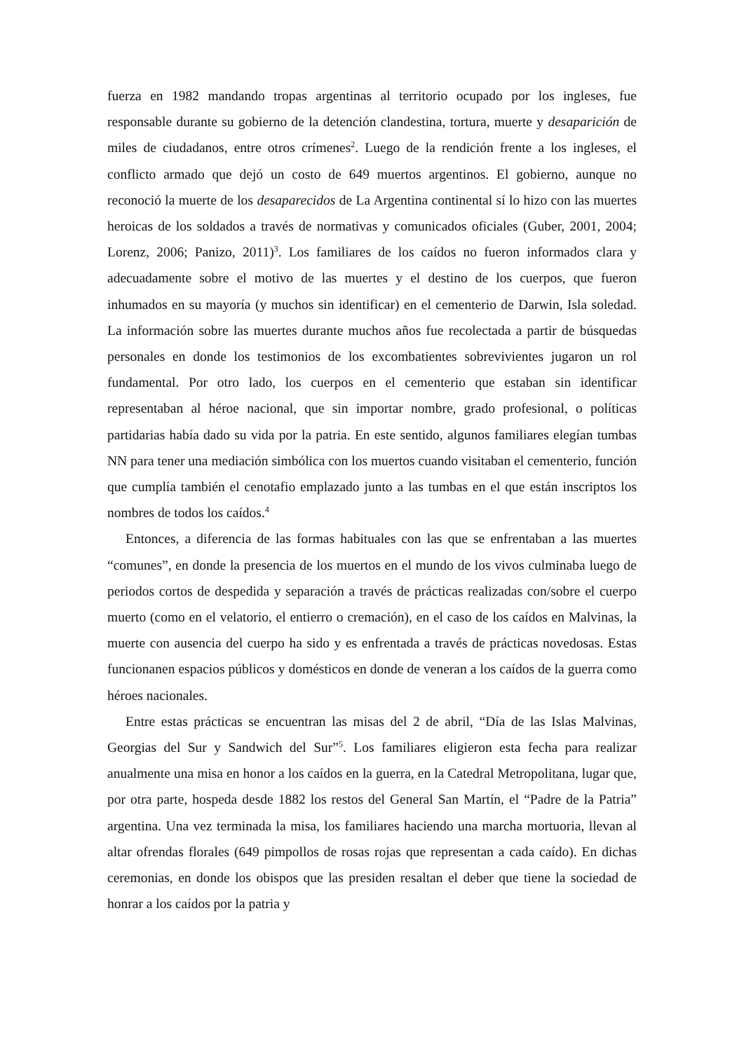fuerza en 1982 mandando tropas argentinas al territorio ocupado por los ingleses, fue responsable durante su gobierno de la detención clandestina, tortura, muerte y desaparición de miles de ciudadanos, entre otros crímenes<sup>2</sup>. Luego de la rendición frente a los ingleses, el conflicto armado que dejó un costo de 649 muertos argentinos. El gobierno, aunque no reconoció la muerte de los desaparecidos de La Argentina continental sí lo hizo con las muertes heroicas de los soldados a través de normativas y comunicados oficiales (Guber, 2001, 2004; Lorenz, 2006; Panizo, 2011)<sup>3</sup>. Los familiares de los caídos no fueron informados clara y adecuadamente sobre el motivo de las muertes y el destino de los cuerpos, que fueron inhumados en su mayoría (y muchos sin identificar) en el cementerio de Darwin, Isla soledad. La información sobre las muertes durante muchos años fue recolectada a partir de búsquedas personales en donde los testimonios de los excombatientes sobrevivientes jugaron un rol fundamental. Por otro lado, los cuerpos en el cementerio que estaban sin identificar representaban al héroe nacional, que sin importar nombre, grado profesional, o políticas partidarias había dado su vida por la patria. En este sentido, algunos familiares elegían tumbas NN para tener una mediación simbólica con los muertos cuando visitaban el cementerio, función que cumplía también el cenotafio emplazado junto a las tumbas en el que están inscriptos los nombres de todos los caídos.<sup>4</sup>
Entonces, a diferencia de las formas habituales con las que se enfrentaban a las muertes “comunes”, en donde la presencia de los muertos en el mundo de los vivos culminaba luego de periodos cortos de despedida y separación a través de prácticas realizadas con/sobre el cuerpo muerto (como en el velatorio, el entierro o cremación), en el caso de los caídos en Malvinas, la muerte con ausencia del cuerpo ha sido y es enfrentada a través de prácticas novedosas. Estas funcionanen espacios públicos y domésticos en donde de veneran a los caídos de la guerra como héroes nacionales.
Entre estas prácticas se encuentran las misas del 2 de abril, “Día de las Islas Malvinas, Georgias del Sur y Sandwich del Sur”<sup>5</sup>. Los familiares eligieron esta fecha para realizar anualmente una misa en honor a los caídos en la guerra, en la Catedral Metropolitana, lugar que, por otra parte, hospeda desde 1882 los restos del General San Martín, el “Padre de la Patria” argentina. Una vez terminada la misa, los familiares haciendo una marcha mortuoria, llevan al altar ofrendas florales (649 pimpollos de rosas rojas que representan a cada caído). En dichas ceremonias, en donde los obispos que las presiden resaltan el deber que tiene la sociedad de honrar a los caídos por la patria y